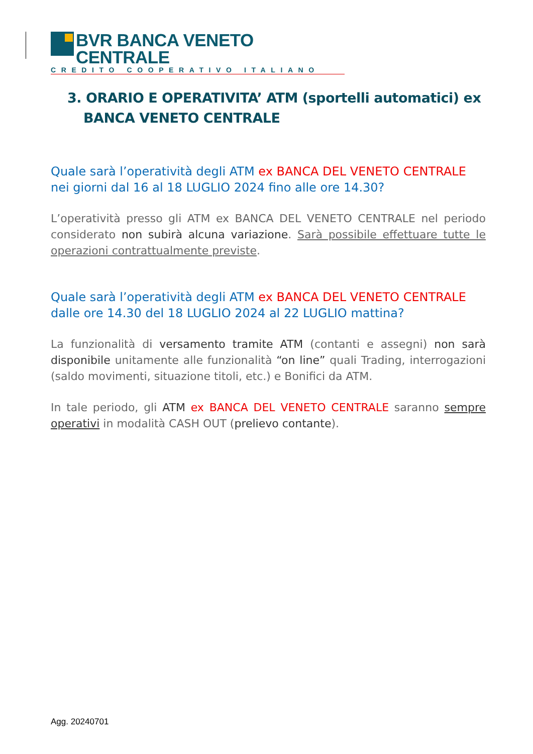BVR BANCA VENETO CENTRALE
CREDITO COOPERATIVO ITALIANO
3. ORARIO E OPERATIVITA’ ATM (sportelli automatici) ex BANCA VENETO CENTRALE
Quale sarà l’operatività degli ATM ex BANCA DEL VENETO CENTRALE nei giorni dal 16 al 18 LUGLIO 2024 fino alle ore 14.30?
L’operatività presso gli ATM ex BANCA DEL VENETO CENTRALE nel periodo considerato non subirà alcuna variazione. Sarà possibile effettuare tutte le operazioni contrattualmente previste.
Quale sarà l’operatività degli ATM ex BANCA DEL VENETO CENTRALE dalle ore 14.30 del 18 LUGLIO 2024 al 22 LUGLIO mattina?
La funzionalità di versamento tramite ATM (contanti e assegni) non sarà disponibile unitamente alle funzionalità “on line” quali Trading, interrogazioni (saldo movimenti, situazione titoli, etc.) e Bonifici da ATM.
In tale periodo, gli ATM ex BANCA DEL VENETO CENTRALE saranno sempre operativi in modalità CASH OUT (prelievo contante).
Agg. 20240701